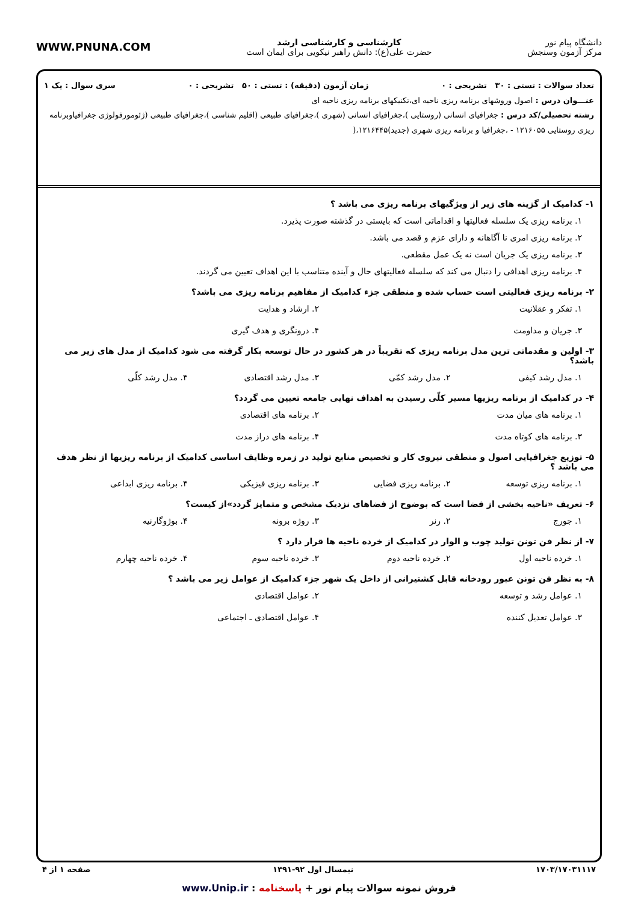دانشگاه پیام نور
مرکز آزمون وسنجش
کارشناسی و کارشناسی ارشد
حضرت علی(ع): دانش راهبر نیکویی برای ایمان است
WWW.PNUNA.COM
تعداد سوالات : تستی : ۳۰ تشریحی : ۰ زمان آزمون (دقیقه) : تستی : ۵۰ تشریحی : ۰ سری سوال : یک ۱
عنـــوان درس : اصول وروشهای برنامه ریزی ناحیه ای،تکنیکهای برنامه ریزی ناحیه ای
رشته تحصیلی/کد درس : جغرافیای انسانی (روستایی )،جغرافیای انسانی (شهری )،جغرافیای طبیعی (اقلیم شناسی )،جغرافیای طبیعی (ژئومورفولوژی جغرافیاوبرنامه ریزی روستایی ۱۲۱۶۰۵۵ - ،جغرافیا و برنامه ریزی شهری (جدید)۱۲۱۶۴۴۵،(
۱- کدامیک از گزینه های زیر از ویژگیهای برنامه ریزی می باشد ؟
۱. برنامه ریزی یک سلسله فعالیتها و اقداماتی است که بایستی در گذشته صورت پذیرد.
۲. برنامه ریزی امری نا آگاهانه و دارای عزم و قصد می باشد.
۳. برنامه ریزی یک جریان است نه یک عمل مقطعی.
۴. برنامه ریزی اهدافی را دنبال می کند که سلسله فعالیتهای حال و آینده متناسب با این اهداف تعیین می گردند.
۲- برنامه ریزی فعالیتی است حساب شده و منطقی جزء کدامیک از مفاهیم برنامه ریزی می باشد؟
۱. تفکر و عقلانیت ۲. ارشاد و هدایت ۳. جریان و مداومت ۴. درونگری و هدف گیری
۳- اولین و مقدماتی ترین مدل برنامه ریزی که تقریباً در هر کشور در حال توسعه بکار گرفته می شود کدامیک از مدل های زیر می باشد؟
۱. مدل رشد کیفی ۲. مدل رشد کمّی ۳. مدل رشد اقتصادی ۴. مدل رشد کلّی
۴- در کدامیک از برنامه ریزیها مسیر کلّی رسیدن به اهداف نهایی جامعه تعیین می گردد؟
۱. برنامه های میان مدت ۲. برنامه های اقتصادی ۳. برنامه های کوتاه مدت ۴. برنامه های دراز مدت
۵- توزیع جغرافیایی اصول و منطقی نیروی کار و تخصیص منابع تولید در زمره وظایف اساسی کدامیک از برنامه ریزیها از نظر هدف می باشد ؟
۱. برنامه ریزی توسعه ۲. برنامه ریزی فضایی ۳. برنامه ریزی فیزیکی ۴. برنامه ریزی ابداعی
۶- تعریف «ناحیه بخشی از فضا است که بوضوح از فضاهای نزدیک مشخص و متمایز گردد»از کیست؟
۱. جورج ۲. رنر ۳. روژه برونه ۴. بوژوگارنیه
۷- از نظر فن تونن تولید چوب و الوار در کدامیک از خرده ناحیه ها قرار دارد ؟
۱. خرده ناحیه اول ۲. خرده ناحیه دوم ۳. خرده ناحیه سوم ۴. خرده ناحیه چهارم
۸- به نظر فن تونن عبور رودخانه قابل کشتیرانی از داخل یک شهر جزء کدامیک از عوامل زیر می باشد ؟
۱. عوامل رشد و توسعه ۲. عوامل اقتصادی ۳. عوامل تعدیل کننده ۴. عوامل اقتصادی ـ اجتماعی
۱۷۰۳/۱۷۰۳۱۱۱۷ نیمسال اول ۹۲-۱۳۹۱ صفحه ۱ از ۴
فروش نمونه سوالات پیام نور + پاسخنامه : www.Unip.ir